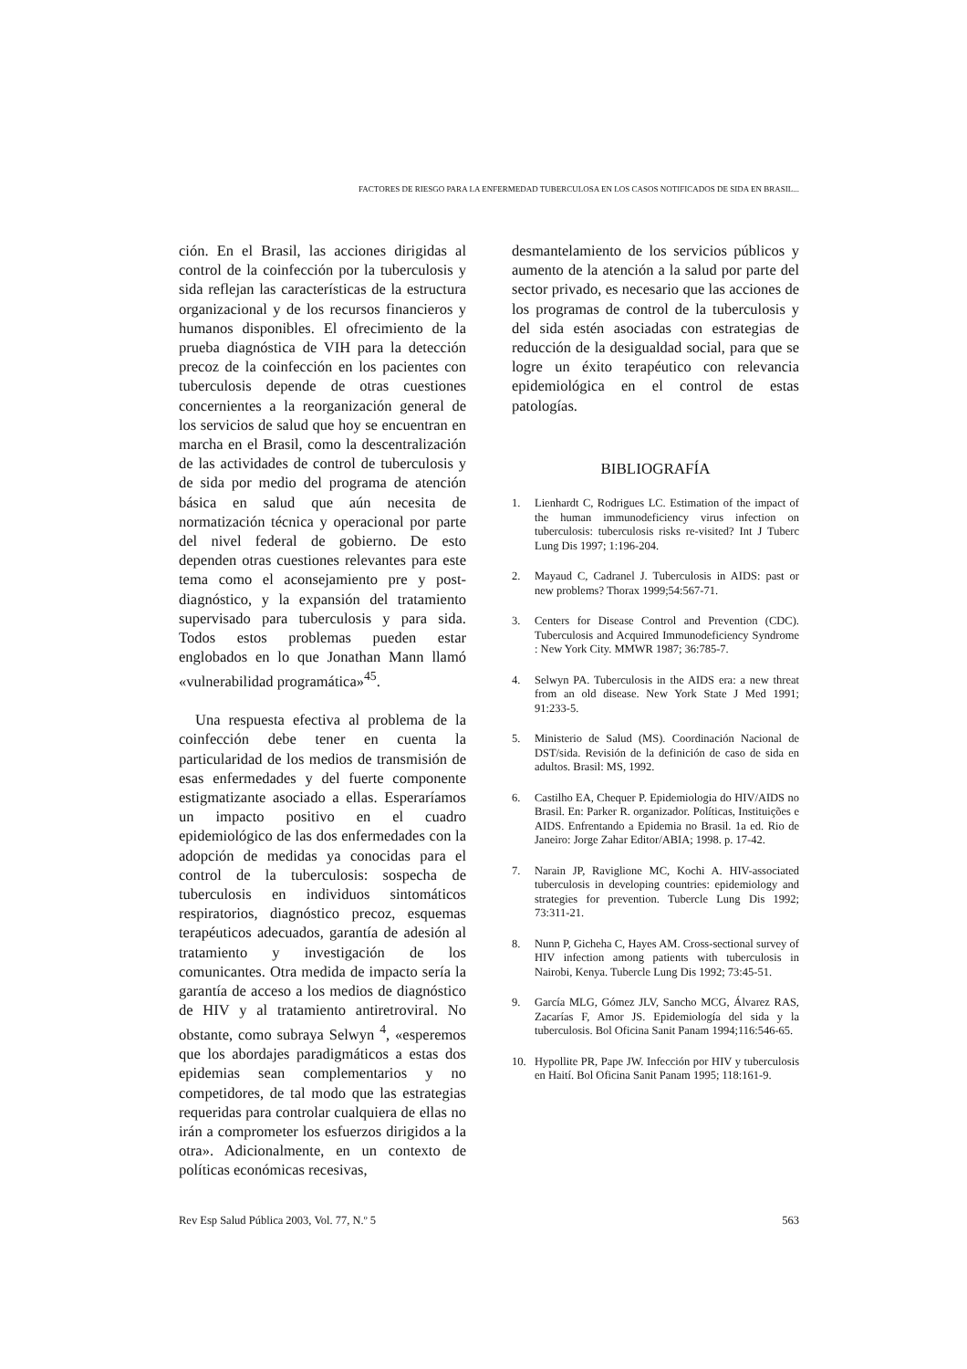FACTORES DE RIESGO PARA LA ENFERMEDAD TUBERCULOSA EN LOS CASOS NOTIFICADOS DE SIDA EN BRASIL...
ción. En el Brasil, las acciones dirigidas al control de la coinfección por la tuberculosis y sida reflejan las características de la estructura organizacional y de los recursos financieros y humanos disponibles. El ofrecimiento de la prueba diagnóstica de VIH para la detección precoz de la coinfección en los pacientes con tuberculosis depende de otras cuestiones concernientes a la reorganización general de los servicios de salud que hoy se encuentran en marcha en el Brasil, como la descentralización de las actividades de control de tuberculosis y de sida por medio del programa de atención básica en salud que aún necesita de normatización técnica y operacional por parte del nivel federal de gobierno. De esto dependen otras cuestiones relevantes para este tema como el aconsejamiento pre y post-diagnóstico, y la expansión del tratamiento supervisado para tuberculosis y para sida. Todos estos problemas pueden estar englobados en lo que Jonathan Mann llamó «vulnerabilidad programática»<sup>45</sup>.
Una respuesta efectiva al problema de la coinfección debe tener en cuenta la particularidad de los medios de transmisión de esas enfermedades y del fuerte componente estigmatizante asociado a ellas. Esperaríamos un impacto positivo en el cuadro epidemiológico de las dos enfermedades con la adopción de medidas ya conocidas para el control de la tuberculosis: sospecha de tuberculosis en individuos sintomáticos respiratorios, diagnóstico precoz, esquemas terapéuticos adecuados, garantía de adesión al tratamiento y investigación de los comunicantes. Otra medida de impacto sería la garantía de acceso a los medios de diagnóstico de HIV y al tratamiento antiretroviral. No obstante, como subraya Selwyn <sup>4</sup>, «esperemos que los abordajes paradigmáticos a estas dos epidemias sean complementarios y no competidores, de tal modo que las estrategias requeridas para controlar cualquiera de ellas no irán a comprometer los esfuerzos dirigidos a la otra». Adicionalmente, en un contexto de políticas económicas recesivas,
desmantelamiento de los servicios públicos y aumento de la atención a la salud por parte del sector privado, es necesario que las acciones de los programas de control de la tuberculosis y del sida estén asociadas con estrategias de reducción de la desigualdad social, para que se logre un éxito terapéutico con relevancia epidemiológica en el control de estas patologías.
BIBLIOGRAFÍA
1. Lienhardt C, Rodrigues LC. Estimation of the impact of the human immunodeficiency virus infection on tuberculosis: tuberculosis risks re-visited? Int J Tuberc Lung Dis 1997; 1:196-204.
2. Mayaud C, Cadranel J. Tuberculosis in AIDS: past or new problems? Thorax 1999;54:567-71.
3. Centers for Disease Control and Prevention (CDC). Tuberculosis and Acquired Immunodeficiency Syndrome : New York City. MMWR 1987; 36:785-7.
4. Selwyn PA. Tuberculosis in the AIDS era: a new threat from an old disease. New York State J Med 1991; 91:233-5.
5. Ministerio de Salud (MS). Coordinación Nacional de DST/sida. Revisión de la definición de caso de sida en adultos. Brasil: MS, 1992.
6. Castilho EA, Chequer P. Epidemiologia do HIV/AIDS no Brasil. En: Parker R. organizador. Políticas, Instituições e AIDS. Enfrentando a Epidemia no Brasil. 1a ed. Rio de Janeiro: Jorge Zahar Editor/ABIA; 1998. p. 17-42.
7. Narain JP, Raviglione MC, Kochi A. HIV-associated tuberculosis in developing countries: epidemiology and strategies for prevention. Tubercle Lung Dis 1992; 73:311-21.
8. Nunn P, Gicheha C, Hayes AM. Cross-sectional survey of HIV infection among patients with tuberculosis in Nairobi, Kenya. Tubercle Lung Dis 1992; 73:45-51.
9. García MLG, Gómez JLV, Sancho MCG, Álvarez RAS, Zacarías F, Amor JS. Epidemiología del sida y la tuberculosis. Bol Oficina Sanit Panam 1994;116:546-65.
10. Hypollite PR, Pape JW. Infección por HIV y tuberculosis en Haití. Bol Oficina Sanit Panam 1995; 118:161-9.
Rev Esp Salud Pública 2003, Vol. 77, N.º 5 563